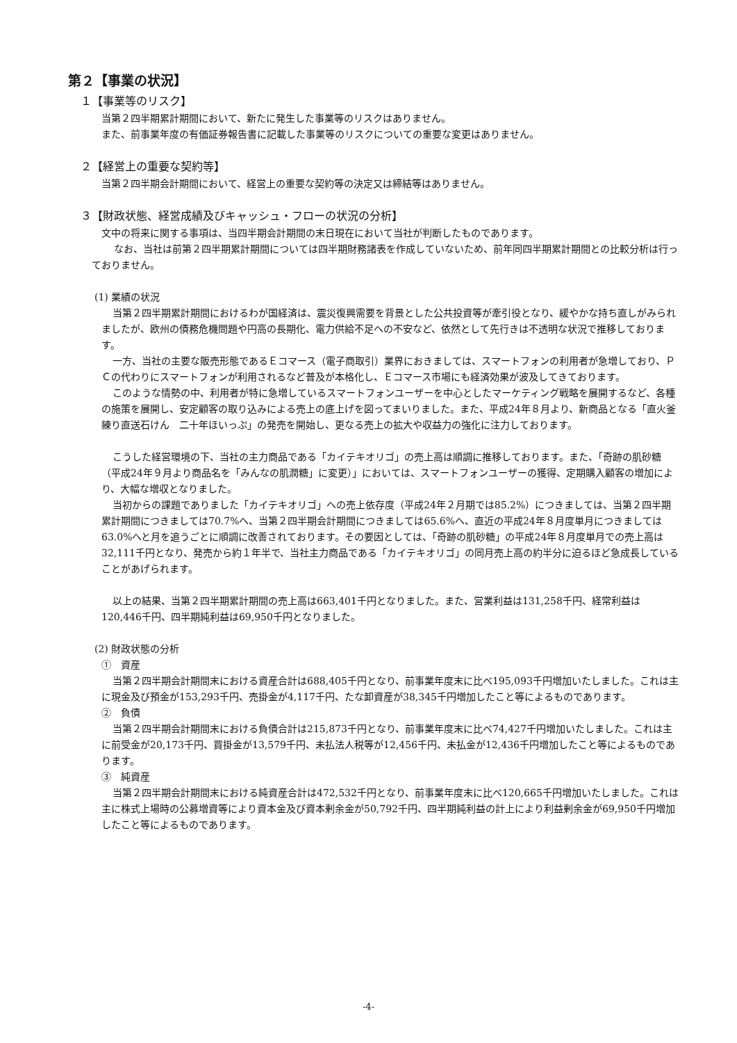第２【事業の状況】
１【事業等のリスク】
当第２四半期累計期間において、新たに発生した事業等のリスクはありません。
また、前事業年度の有価証券報告書に記載した事業等のリスクについての重要な変更はありません。
２【経営上の重要な契約等】
当第２四半期会計期間において、経営上の重要な契約等の決定又は締結等はありません。
３【財政状態、経営成績及びキャッシュ・フローの状況の分析】
文中の将来に関する事項は、当四半期会計期間の末日現在において当社が判断したものであります。
なお、当社は前第２四半期累計期間については四半期財務諸表を作成していないため、前年同四半期累計期間との比較分析は行っておりません。
(1) 業績の状況
当第２四半期累計期間におけるわが国経済は、震災復興需要を背景とした公共投資等が牽引役となり、緩やかな持ち直しがみられましたが、欧州の債務危機問題や円高の長期化、電力供給不足への不安など、依然として先行きは不透明な状況で推移しております。
一方、当社の主要な販売形態であるＥコマース（電子商取引）業界におきましては、スマートフォンの利用者が急増しており、ＰＣの代わりにスマートフォンが利用されるなど普及が本格化し、Ｅコマース市場にも経済効果が波及してきております。
このような情勢の中、利用者が特に急増しているスマートフォンユーザーを中心としたマーケティング戦略を展開するなど、各種の施策を展開し、安定顧客の取り込みによる売上の底上げを図ってまいりました。また、平成24年８月より、新商品となる「直火釜練り直送石けん　二十年ほいっぷ」の発売を開始し、更なる売上の拡大や収益力の強化に注力しております。
こうした経営環境の下、当社の主力商品である「カイテキオリゴ」の売上高は順調に推移しております。また、「奇跡の肌砂糖（平成24年９月より商品名を「みんなの肌潤糖」に変更）」においては、スマートフォンユーザーの獲得、定期購入顧客の増加により、大幅な増収となりました。
当初からの課題でありました「カイテキオリゴ」への売上依存度（平成24年２月期では85.2%）につきましては、当第２四半期累計期間につきましては70.7%へ、当第２四半期会計期間につきましては65.6%へ、直近の平成24年８月度単月につきましては63.0%へと月を追うごとに順調に改善されております。その要因としては、「奇跡の肌砂糖」の平成24年８月度単月での売上高は32,111千円となり、発売から約１年半で、当社主力商品である「カイテキオリゴ」の同月売上高の約半分に迫るほど急成長していることがあげられます。
以上の結果、当第２四半期累計期間の売上高は663,401千円となりました。また、営業利益は131,258千円、経常利益は120,446千円、四半期純利益は69,950千円となりました。
(2) 財政状態の分析
①　資産
当第２四半期会計期間末における資産合計は688,405千円となり、前事業年度末に比べ195,093千円増加いたしました。これは主に現金及び預金が153,293千円、売掛金が4,117千円、たな卸資産が38,345千円増加したこと等によるものであります。
②　負債
当第２四半期会計期間末における負債合計は215,873千円となり、前事業年度末に比べ74,427千円増加いたしました。これは主に前受金が20,173千円、買掛金が13,579千円、未払法人税等が12,456千円、未払金が12,436千円増加したこと等によるものであります。
③　純資産
当第２四半期会計期間末における純資産合計は472,532千円となり、前事業年度末に比べ120,665千円増加いたしました。これは主に株式上場時の公募増資等により資本金及び資本剰余金が50,792千円、四半期純利益の計上により利益剰余金が69,950千円増加したこと等によるものであります。
-4-